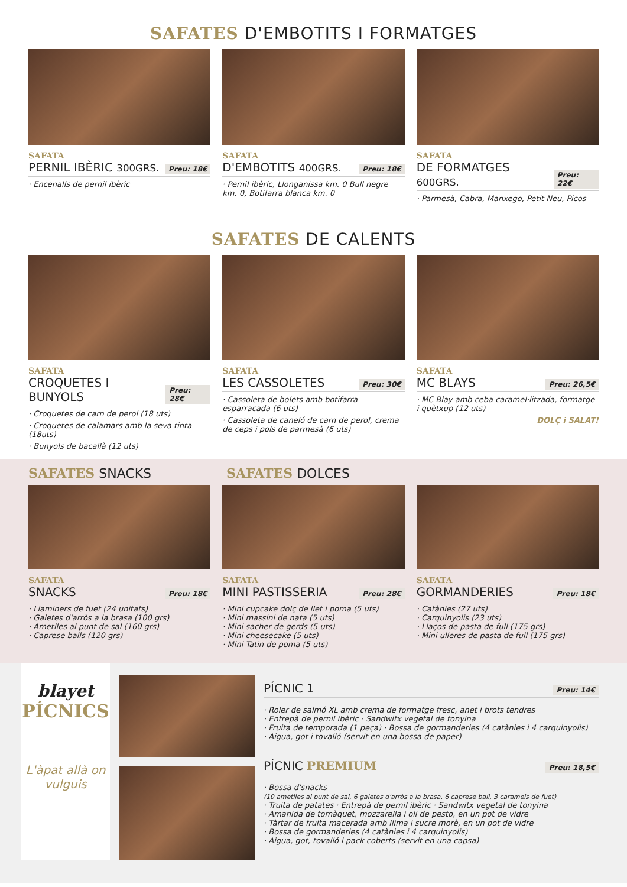SAFATES D'EMBOTITS I FORMATGES
SAFATA
PERNIL IBÈRIC 300GRS.
Preu: 18€
· Encenalls de pernil ibèric
SAFATA
D'EMBOTITS 400GRS.
Preu: 18€
· Pernil ibèric, Llonganissa km. 0 Bull negre km. 0, Botifarra blanca km. 0
SAFATA
DE FORMATGES 600GRS.
Preu: 22€
· Parmesà, Cabra, Manxego, Petit Neu, Picos
SAFATES DE CALENTS
SAFATA
CROQUETES I BUNYOLS
Preu: 28€
· Croquetes de carn de perol (18 uts)
· Croquetes de calamars amb la seva tinta (18uts)
· Bunyols de bacallà (12 uts)
SAFATA
LES CASSOLETES
Preu: 30€
· Cassoleta de bolets amb botifarra esparracada (6 uts)
· Cassoleta de caneló de carn de perol, crema de ceps i pols de parmesà (6 uts)
SAFATA
MC BLAYS
Preu: 26,5€
· MC Blay amb ceba caramel·litzada, formatge i quètxup (12 uts)
DOLÇ i SALAT!
SAFATES SNACKS SAFATES DOLCES
SAFATA
SNACKS
Preu: 18€
· Llaminers de fuet (24 unitats)
· Galetes d'arròs a la brasa (100 grs)
· Ametlles al punt de sal (160 grs)
· Caprese balls (120 grs)
SAFATA
MINI PASTISSERIA
Preu: 28€
· Mini cupcake dolç de llet i poma (5 uts)
· Mini massini de nata (5 uts)
· Mini sacher de gerds (5 uts)
· Mini cheesecake (5 uts)
· Mini Tatin de poma (5 uts)
SAFATA
GORMANDERIES
Preu: 18€
· Catànies (27 uts)
· Carquinyolis (23 uts)
· Llaços de pasta de full (175 grs)
· Mini ulleres de pasta de full (175 grs)
blayet
PÍCNICS
L'àpat allà on vulguis
PÍCNIC 1 Preu: 14€
· Roler de salmó XL amb crema de formatge fresc, anet i brots tendres
· Entrepà de pernil ibèric · Sandwitx vegetal de tonyina
· Fruita de temporada (1 peça) · Bossa de gormanderies (4 catànies i 4 carquinyolis)
· Aigua, got i tovalló (servit en una bossa de paper)
PÍCNIC PREMIUM Preu: 18,5€
· Bossa d'snacks
(10 ametlles al punt de sal, 6 galetes d'arròs a la brasa, 6 caprese ball, 3 caramels de fuet)
· Truita de patates · Entrepà de pernil ibèric · Sandwitx vegetal de tonyina
· Amanida de tomàquet, mozzarella i oli de pesto, en un pot de vidre
· Tàrtar de fruita macerada amb llima i sucre morè, en un pot de vidre
· Bossa de gormanderies (4 catànies i 4 carquinyolis)
· Aigua, got, tovalló i pack coberts (servit en una capsa)